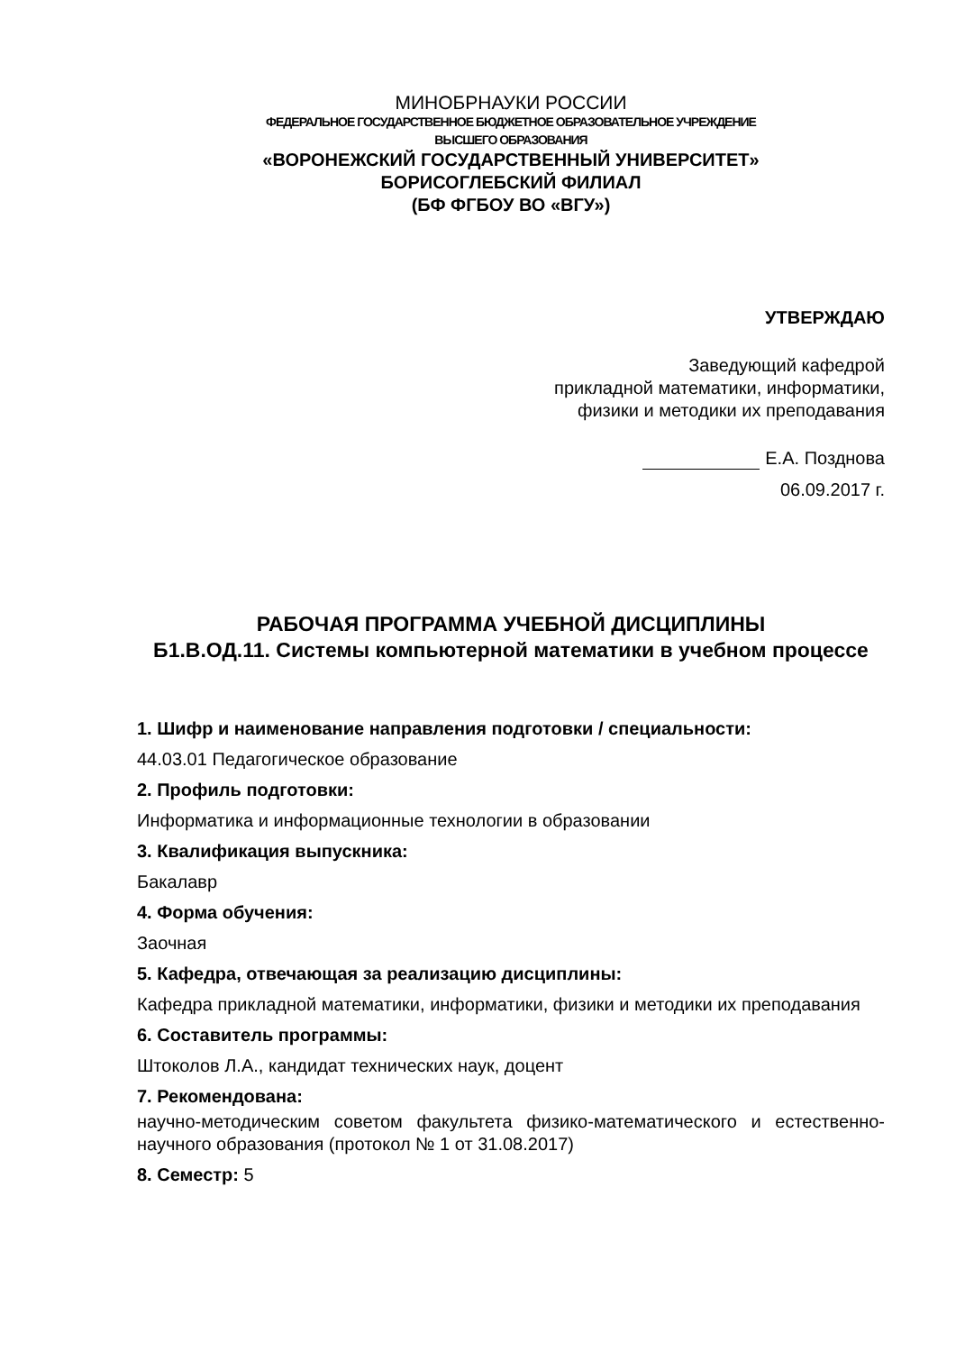МИНОБРНАУКИ РОССИИ
ФЕДЕРАЛЬНОЕ ГОСУДАРСТВЕННОЕ БЮДЖЕТНОЕ ОБРАЗОВАТЕЛЬНОЕ УЧРЕЖДЕНИЕ
ВЫСШЕГО ОБРАЗОВАНИЯ
«ВОРОНЕЖСКИЙ ГОСУДАРСТВЕННЫЙ УНИВЕРСИТЕТ»
БОРИСОГЛЕБСКИЙ ФИЛИАЛ
(БФ ФГБОУ ВО «ВГУ»)
УТВЕРЖДАЮ
Заведующий кафедрой
прикладной математики, информатики,
физики и методики их преподавания
Е.А. Позднова
06.09.2017 г.
РАБОЧАЯ ПРОГРАММА УЧЕБНОЙ ДИСЦИПЛИНЫ
Б1.В.ОД.11. Системы компьютерной математики в учебном процессе
1. Шифр и наименование направления подготовки / специальности:
44.03.01 Педагогическое образование
2. Профиль подготовки:
Информатика и информационные технологии в образовании
3. Квалификация выпускника:
Бакалавр
4. Форма обучения:
Заочная
5. Кафедра, отвечающая за реализацию дисциплины:
Кафедра прикладной математики, информатики, физики и методики их преподавания
6. Составитель программы:
Штоколов Л.А., кандидат технических наук, доцент
7. Рекомендована:
научно-методическим советом факультета физико-математического и естественно-научного образования (протокол № 1 от 31.08.2017)
8. Семестр: 5